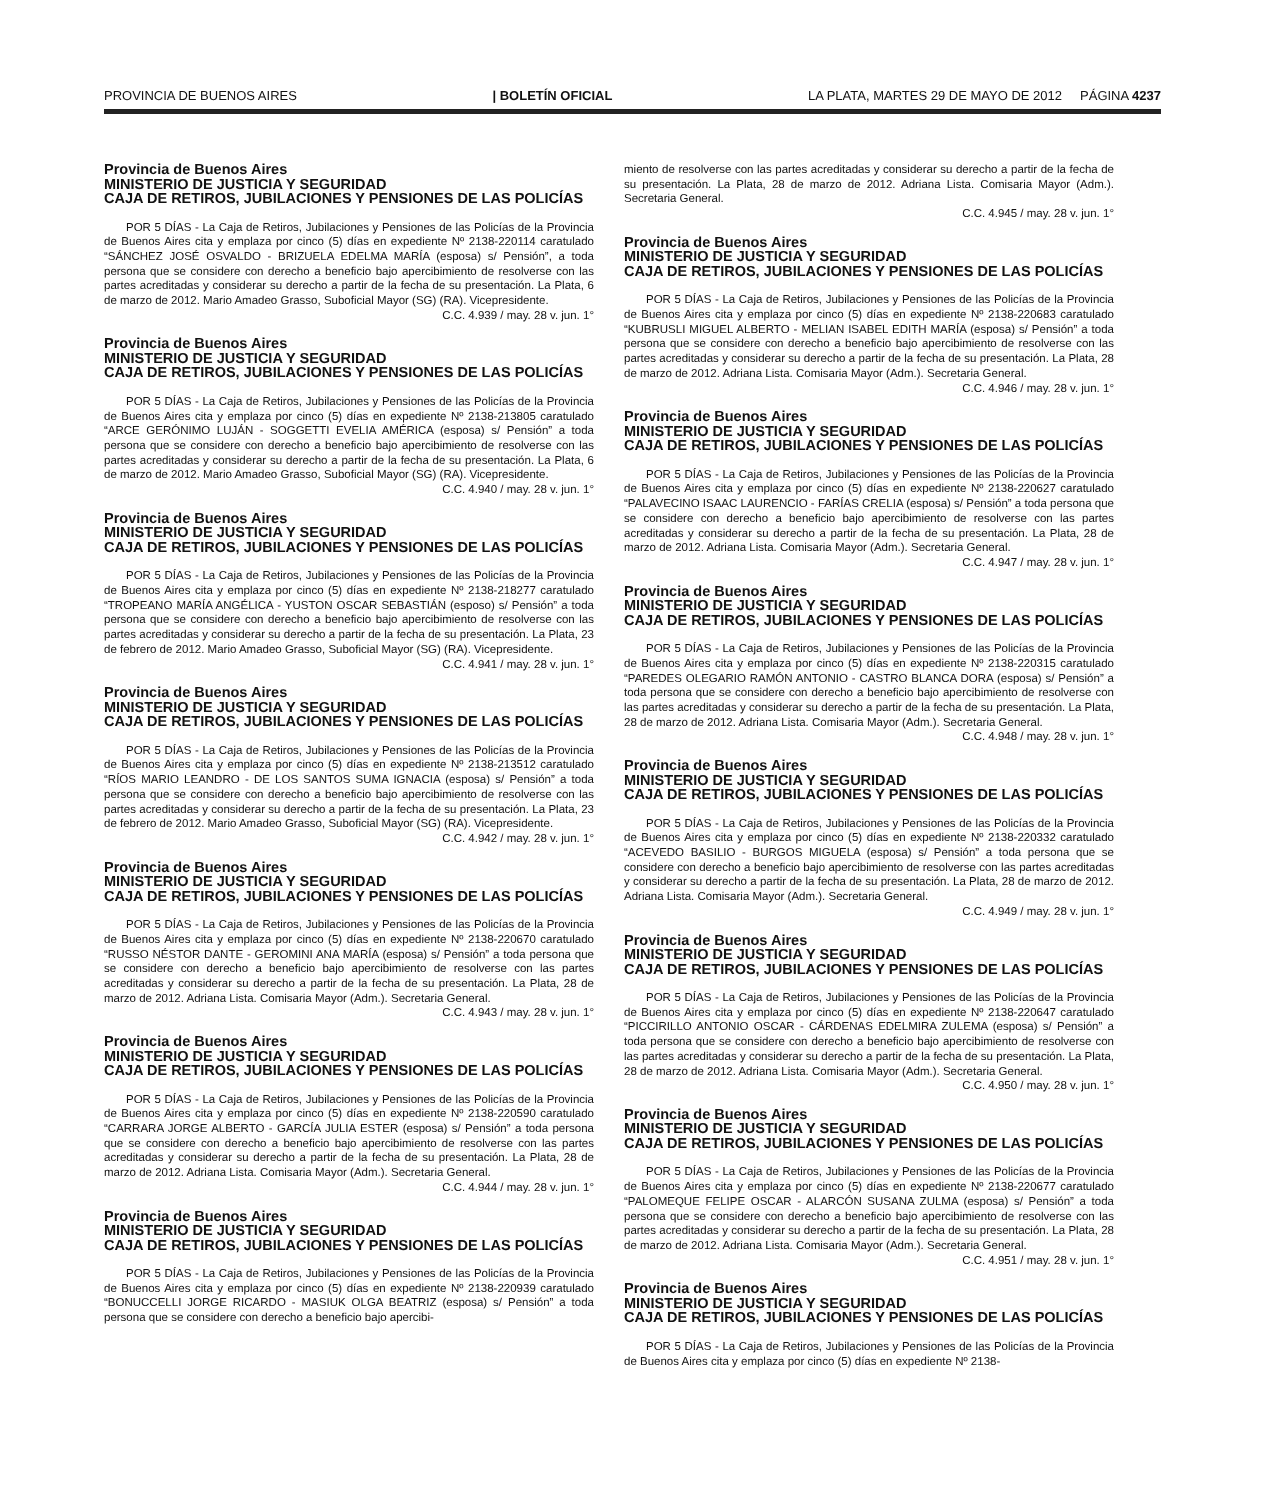PROVINCIA DE BUENOS AIRES | BOLETÍN OFICIAL LA PLATA, MARTES 29 DE MAYO DE 2012 PÁGINA 4237
Provincia de Buenos Aires
MINISTERIO DE JUSTICIA Y SEGURIDAD
CAJA DE RETIROS, JUBILACIONES Y PENSIONES DE LAS POLICÍAS
POR 5 DÍAS - La Caja de Retiros, Jubilaciones y Pensiones de las Policías de la Provincia de Buenos Aires cita y emplaza por cinco (5) días en expediente Nº 2138-220114 caratulado “SÁNCHEZ JOSÉ OSVALDO - BRIZUELA EDELMA MARÍA (esposa) s/ Pensión”, a toda persona que se considere con derecho a beneficio bajo apercibimiento de resolverse con las partes acreditadas y considerar su derecho a partir de la fecha de su presentación. La Plata, 6 de marzo de 2012. Mario Amadeo Grasso, Suboficial Mayor (SG) (RA). Vicepresidente.
C.C. 4.939 / may. 28 v. jun. 1°
Provincia de Buenos Aires
MINISTERIO DE JUSTICIA Y SEGURIDAD
CAJA DE RETIROS, JUBILACIONES Y PENSIONES DE LAS POLICÍAS
POR 5 DÍAS - La Caja de Retiros, Jubilaciones y Pensiones de las Policías de la Provincia de Buenos Aires cita y emplaza por cinco (5) días en expediente Nº 2138-213805 caratulado “ARCE GERÓNIMO LUJÁN - SOGGETTI EVELIA AMÉRICA (esposa) s/ Pensión” a toda persona que se considere con derecho a beneficio bajo apercibimiento de resolverse con las partes acreditadas y considerar su derecho a partir de la fecha de su presentación. La Plata, 6 de marzo de 2012. Mario Amadeo Grasso, Suboficial Mayor (SG) (RA). Vicepresidente.
C.C. 4.940 / may. 28 v. jun. 1°
Provincia de Buenos Aires
MINISTERIO DE JUSTICIA Y SEGURIDAD
CAJA DE RETIROS, JUBILACIONES Y PENSIONES DE LAS POLICÍAS
POR 5 DÍAS - La Caja de Retiros, Jubilaciones y Pensiones de las Policías de la Provincia de Buenos Aires cita y emplaza por cinco (5) días en expediente Nº 2138-218277 caratulado “TROPEANO MARÍA ANGÉLICA - YUSTON OSCAR SEBASTIÁN (esposo) s/ Pensión” a toda persona que se considere con derecho a beneficio bajo apercibimiento de resolverse con las partes acreditadas y considerar su derecho a partir de la fecha de su presentación. La Plata, 23 de febrero de 2012. Mario Amadeo Grasso, Suboficial Mayor (SG) (RA). Vicepresidente.
C.C. 4.941 / may. 28 v. jun. 1°
Provincia de Buenos Aires
MINISTERIO DE JUSTICIA Y SEGURIDAD
CAJA DE RETIROS, JUBILACIONES Y PENSIONES DE LAS POLICÍAS
POR 5 DÍAS - La Caja de Retiros, Jubilaciones y Pensiones de las Policías de la Provincia de Buenos Aires cita y emplaza por cinco (5) días en expediente Nº 2138-213512 caratulado “RÍOS MARIO LEANDRO - DE LOS SANTOS SUMA IGNACIA (esposa) s/ Pensión” a toda persona que se considere con derecho a beneficio bajo apercibimiento de resolverse con las partes acreditadas y considerar su derecho a partir de la fecha de su presentación. La Plata, 23 de febrero de 2012. Mario Amadeo Grasso, Suboficial Mayor (SG) (RA). Vicepresidente.
C.C. 4.942 / may. 28 v. jun. 1°
Provincia de Buenos Aires
MINISTERIO DE JUSTICIA Y SEGURIDAD
CAJA DE RETIROS, JUBILACIONES Y PENSIONES DE LAS POLICÍAS
POR 5 DÍAS - La Caja de Retiros, Jubilaciones y Pensiones de las Policías de la Provincia de Buenos Aires cita y emplaza por cinco (5) días en expediente Nº 2138-220670 caratulado “RUSSO NÉSTOR DANTE - GEROMINI ANA MARÍA (esposa) s/ Pensión” a toda persona que se considere con derecho a beneficio bajo apercibimiento de resolverse con las partes acreditadas y considerar su derecho a partir de la fecha de su presentación. La Plata, 28 de marzo de 2012. Adriana Lista. Comisaria Mayor (Adm.). Secretaria General.
C.C. 4.943 / may. 28 v. jun. 1°
Provincia de Buenos Aires
MINISTERIO DE JUSTICIA Y SEGURIDAD
CAJA DE RETIROS, JUBILACIONES Y PENSIONES DE LAS POLICÍAS
POR 5 DÍAS - La Caja de Retiros, Jubilaciones y Pensiones de las Policías de la Provincia de Buenos Aires cita y emplaza por cinco (5) días en expediente Nº 2138-220590 caratulado “CARRARA JORGE ALBERTO - GARCÍA JULIA ESTER (esposa) s/ Pensión” a toda persona que se considere con derecho a beneficio bajo apercibimiento de resolverse con las partes acreditadas y considerar su derecho a partir de la fecha de su presentación. La Plata, 28 de marzo de 2012. Adriana Lista. Comisaria Mayor (Adm.). Secretaria General.
C.C. 4.944 / may. 28 v. jun. 1°
Provincia de Buenos Aires
MINISTERIO DE JUSTICIA Y SEGURIDAD
CAJA DE RETIROS, JUBILACIONES Y PENSIONES DE LAS POLICÍAS
POR 5 DÍAS - La Caja de Retiros, Jubilaciones y Pensiones de las Policías de la Provincia de Buenos Aires cita y emplaza por cinco (5) días en expediente Nº 2138-220939 caratulado “BONUCCELLI JORGE RICARDO - MASIUK OLGA BEATRIZ (esposa) s/ Pensión” a toda persona que se considere con derecho a beneficio bajo apercibi-
miento de resolverse con las partes acreditadas y considerar su derecho a partir de la fecha de su presentación. La Plata, 28 de marzo de 2012. Adriana Lista. Comisaria Mayor (Adm.). Secretaria General.
C.C. 4.945 / may. 28 v. jun. 1°
Provincia de Buenos Aires
MINISTERIO DE JUSTICIA Y SEGURIDAD
CAJA DE RETIROS, JUBILACIONES Y PENSIONES DE LAS POLICÍAS
POR 5 DÍAS - La Caja de Retiros, Jubilaciones y Pensiones de las Policías de la Provincia de Buenos Aires cita y emplaza por cinco (5) días en expediente Nº 2138-220683 caratulado “KUBRUSLI MIGUEL ALBERTO - MELIAN ISABEL EDITH MARÍA (esposa) s/ Pensión” a toda persona que se considere con derecho a beneficio bajo apercibimiento de resolverse con las partes acreditadas y considerar su derecho a partir de la fecha de su presentación. La Plata, 28 de marzo de 2012. Adriana Lista. Comisaria Mayor (Adm.). Secretaria General.
C.C. 4.946 / may. 28 v. jun. 1°
Provincia de Buenos Aires
MINISTERIO DE JUSTICIA Y SEGURIDAD
CAJA DE RETIROS, JUBILACIONES Y PENSIONES DE LAS POLICÍAS
POR 5 DÍAS - La Caja de Retiros, Jubilaciones y Pensiones de las Policías de la Provincia de Buenos Aires cita y emplaza por cinco (5) días en expediente Nº 2138-220627 caratulado “PALAVECINO ISAAC LAURENCIO - FARÍAS CRELIA (esposa) s/ Pensión” a toda persona que se considere con derecho a beneficio bajo apercibimiento de resolverse con las partes acreditadas y considerar su derecho a partir de la fecha de su presentación. La Plata, 28 de marzo de 2012. Adriana Lista. Comisaria Mayor (Adm.). Secretaria General.
C.C. 4.947 / may. 28 v. jun. 1°
Provincia de Buenos Aires
MINISTERIO DE JUSTICIA Y SEGURIDAD
CAJA DE RETIROS, JUBILACIONES Y PENSIONES DE LAS POLICÍAS
POR 5 DÍAS - La Caja de Retiros, Jubilaciones y Pensiones de las Policías de la Provincia de Buenos Aires cita y emplaza por cinco (5) días en expediente Nº 2138-220315 caratulado “PAREDES OLEGARIO RAMÓN ANTONIO - CASTRO BLANCA DORA (esposa) s/ Pensión” a toda persona que se considere con derecho a beneficio bajo apercibimiento de resolverse con las partes acreditadas y considerar su derecho a partir de la fecha de su presentación. La Plata, 28 de marzo de 2012. Adriana Lista. Comisaria Mayor (Adm.). Secretaria General.
C.C. 4.948 / may. 28 v. jun. 1°
Provincia de Buenos Aires
MINISTERIO DE JUSTICIA Y SEGURIDAD
CAJA DE RETIROS, JUBILACIONES Y PENSIONES DE LAS POLICÍAS
POR 5 DÍAS - La Caja de Retiros, Jubilaciones y Pensiones de las Policías de la Provincia de Buenos Aires cita y emplaza por cinco (5) días en expediente Nº 2138-220332 caratulado “ACEVEDO BASILIO - BURGOS MIGUELA (esposa) s/ Pensión” a toda persona que se considere con derecho a beneficio bajo apercibimiento de resolverse con las partes acreditadas y considerar su derecho a partir de la fecha de su presentación. La Plata, 28 de marzo de 2012. Adriana Lista. Comisaria Mayor (Adm.). Secretaria General.
C.C. 4.949 / may. 28 v. jun. 1°
Provincia de Buenos Aires
MINISTERIO DE JUSTICIA Y SEGURIDAD
CAJA DE RETIROS, JUBILACIONES Y PENSIONES DE LAS POLICÍAS
POR 5 DÍAS - La Caja de Retiros, Jubilaciones y Pensiones de las Policías de la Provincia de Buenos Aires cita y emplaza por cinco (5) días en expediente Nº 2138-220647 caratulado “PICCIRILLO ANTONIO OSCAR - CÁRDENAS EDELMIRA ZULEMA (esposa) s/ Pensión” a toda persona que se considere con derecho a beneficio bajo apercibimiento de resolverse con las partes acreditadas y considerar su derecho a partir de la fecha de su presentación. La Plata, 28 de marzo de 2012. Adriana Lista. Comisaria Mayor (Adm.). Secretaria General.
C.C. 4.950 / may. 28 v. jun. 1°
Provincia de Buenos Aires
MINISTERIO DE JUSTICIA Y SEGURIDAD
CAJA DE RETIROS, JUBILACIONES Y PENSIONES DE LAS POLICÍAS
POR 5 DÍAS - La Caja de Retiros, Jubilaciones y Pensiones de las Policías de la Provincia de Buenos Aires cita y emplaza por cinco (5) días en expediente Nº 2138-220677 caratulado “PALOMEQUE FELIPE OSCAR - ALARCÓN SUSANA ZULMA (esposa) s/ Pensión” a toda persona que se considere con derecho a beneficio bajo apercibimiento de resolverse con las partes acreditadas y considerar su derecho a partir de la fecha de su presentación. La Plata, 28 de marzo de 2012. Adriana Lista. Comisaria Mayor (Adm.). Secretaria General.
C.C. 4.951 / may. 28 v. jun. 1°
Provincia de Buenos Aires
MINISTERIO DE JUSTICIA Y SEGURIDAD
CAJA DE RETIROS, JUBILACIONES Y PENSIONES DE LAS POLICÍAS
POR 5 DÍAS - La Caja de Retiros, Jubilaciones y Pensiones de las Policías de la Provincia de Buenos Aires cita y emplaza por cinco (5) días en expediente Nº 2138-